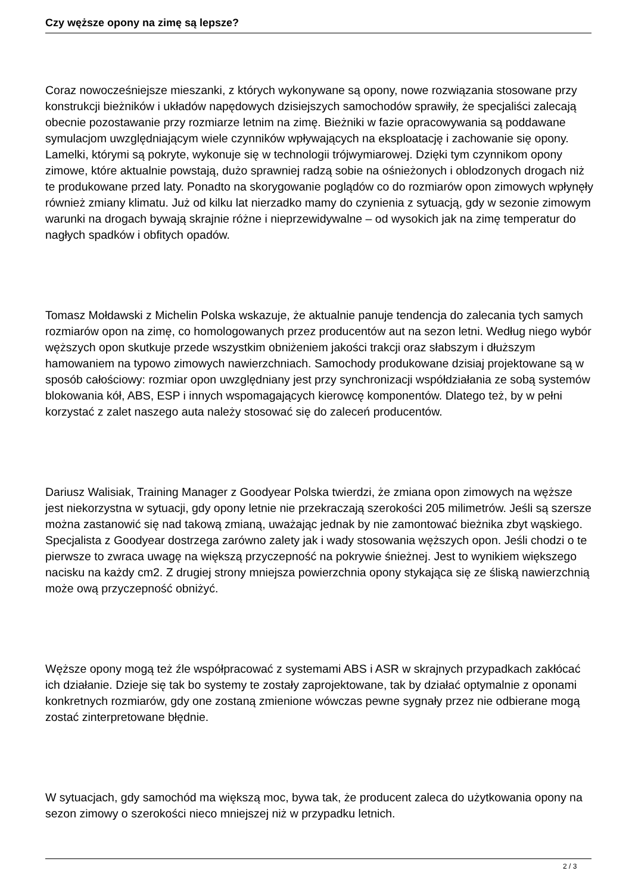Czy węższe opony na zimę są lepsze?
Coraz nowocześniejsze mieszanki, z których wykonywane są opony, nowe rozwiązania stosowane przy konstrukcji bieżników i układów napędowych dzisiejszych samochodów sprawiły, że specjaliści zalecają obecnie pozostawanie przy rozmiarze letnim na zimę. Bieżniki w fazie opracowywania są poddawane symulacjom uwzględniającym wiele czynników wpływających na eksploatację i zachowanie się opony. Lamelki, którymi są pokryte, wykonuje się w technologii trójwymiarowej. Dzięki tym czynnikom opony zimowe, które aktualnie powstają, dużo sprawniej radzą sobie na ośnieżonych i oblodzonych drogach niż te produkowane przed laty. Ponadto na skorygowanie poglądów co do rozmiarów opon zimowych wpłynęły również zmiany klimatu. Już od kilku lat nierzadko mamy do czynienia z sytuacją, gdy w sezonie zimowym warunki na drogach bywają skrajnie różne i nieprzewidywalne – od wysokich jak na zimę temperatur do nagłych spadków i obfitych opadów.
Tomasz Mołdawski z Michelin Polska wskazuje, że aktualnie panuje tendencja do zalecania tych samych rozmiarów opon na zimę, co homologowanych przez producentów aut na sezon letni. Według niego wybór węższych opon skutkuje przede wszystkim obniżeniem jakości trakcji oraz słabszym i dłuższym hamowaniem na typowo zimowych nawierzchniach. Samochody produkowane dzisiaj projektowane są w sposób całościowy: rozmiar opon uwzględniany jest przy synchronizacji współdziałania ze sobą systemów blokowania kół, ABS, ESP i innych wspomagających kierowcę komponentów. Dlatego też, by w pełni korzystać z zalet naszego auta należy stosować się do zaleceń producentów.
Dariusz Walisiak, Training Manager z Goodyear Polska twierdzi, że zmiana opon zimowych na węższe jest niekorzystna w sytuacji, gdy opony letnie nie przekraczają szerokości 205 milimetrów. Jeśli są szersze można zastanowić się nad takową zmianą, uważając jednak by nie zamontować bieżnika zbyt wąskiego. Specjalista z Goodyear dostrzega zarówno zalety jak i wady stosowania węższych opon. Jeśli chodzi o te pierwsze to zwraca uwagę na większą przyczepność na pokrywie śnieżnej. Jest to wynikiem większego nacisku na każdy cm2. Z drugiej strony mniejsza powierzchnia opony stykająca się ze śliską nawierzchnią może ową przyczepność obniżyć.
Węższe opony mogą też źle współpracować z systemami ABS i ASR w skrajnych przypadkach zakłócać ich działanie. Dzieje się tak bo systemy te zostały zaprojektowane, tak by działać optymalnie z oponami konkretnych rozmiarów, gdy one zostaną zmienione wówczas pewne sygnały przez nie odbierane mogą zostać zinterpretowane błędnie.
W sytuacjach, gdy samochód ma większą moc, bywa tak, że producent zaleca do użytkowania opony na sezon zimowy o szerokości nieco mniejszej niż w przypadku letnich.
2 / 3